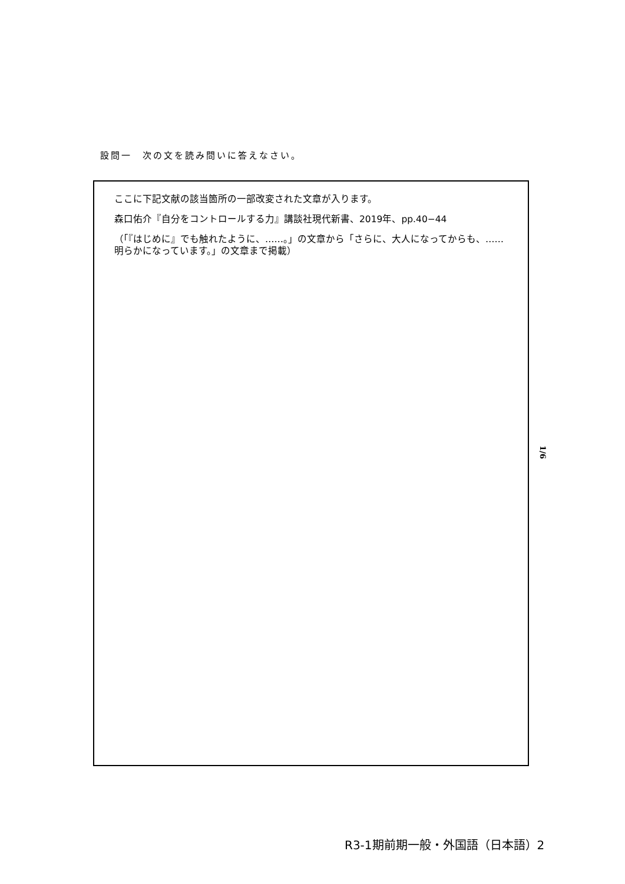設問一　次の文を読み問いに答えなさい。
ここに下記文献の該当箇所の一部改変された文章が入ります。
森口佑介『自分をコントロールする力』講談社現代新書、2019年、pp.40−44
（「『はじめに』でも触れたように、……。」の文章から「さらに、大人になってからも、……明らかになっています。」の文章まで掲載）
1/6
R3-1期前期一般・外国語（日本語）2